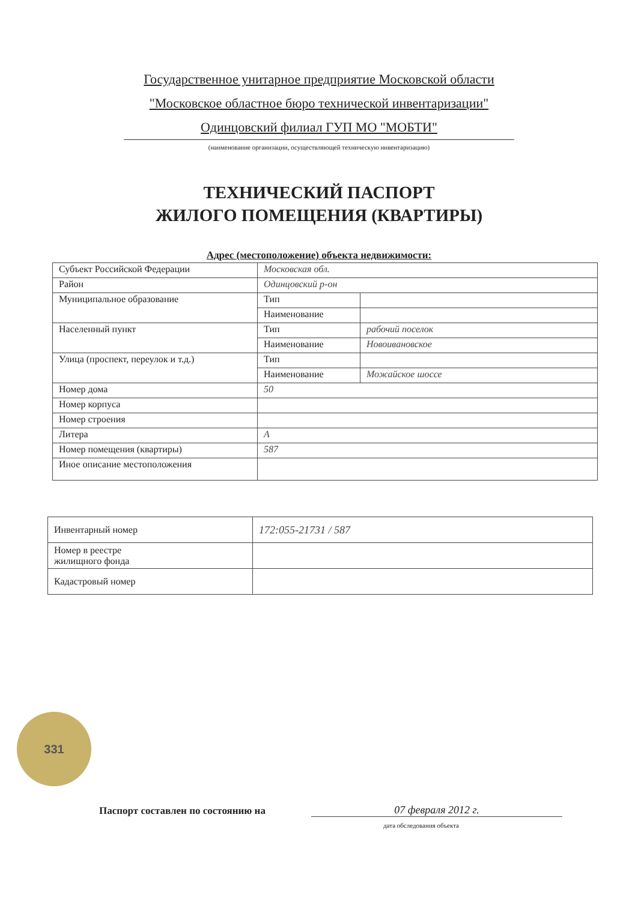Государственное унитарное предприятие Московской области
"Московское областное бюро технической инвентаризации"
Одинцовский филиал ГУП МО "МОБТИ"
(наименование организации, осуществляющей техническую инвентаризацию)
ТЕХНИЧЕСКИЙ ПАСПОРТ
ЖИЛОГО ПОМЕЩЕНИЯ (КВАРТИРЫ)
Адрес (местоположение) объекта недвижимости:
| Субъект Российской Федерации | Московская обл. | |
| Район | Одинцовский р-он | |
| Муниципальное образование | Тип | |
| | Наименование | |
| Населенный пункт | Тип | рабочий поселок |
| | Наименование | Новоивановское |
| Улица (проспект, переулок и т.д.) | Тип | |
| | Наименование | Можайское шоссе |
| Номер дома | 50 | |
| Номер корпуса | | |
| Номер строения | | |
| Литера | А | |
| Номер помещения (квартиры) | 587 | |
| Иное описание местоположения | | |
| Инвентарный номер | 172:055-21731 / 587 |
| Номер в реестре жилищного фонда | |
| Кадастровый номер | |
331
Паспорт составлен по состоянию на
07 февраля 2012 г.
дата обследования объекта